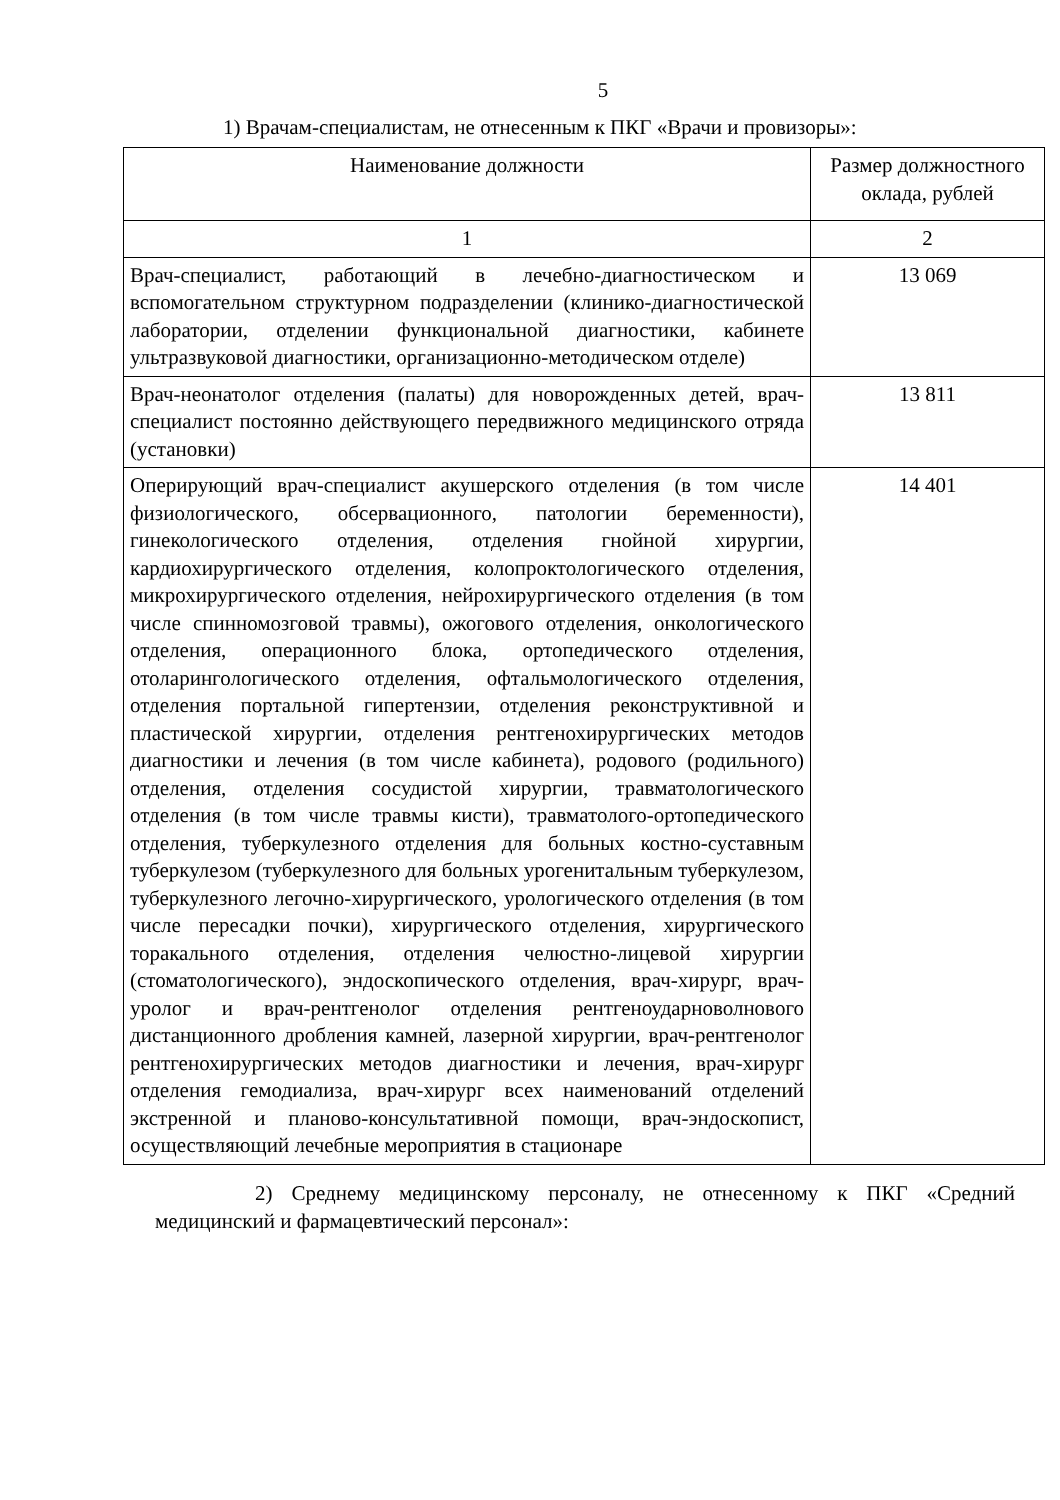5
1) Врачам-специалистам, не отнесенным к ПКГ «Врачи и провизоры»:
| Наименование должности | Размер должностного оклада, рублей |
| --- | --- |
| 1 | 2 |
| Врач-специалист, работающий в лечебно-диагностическом и вспомогательном структурном подразделении (клинико-диагностической лаборатории, отделении функциональной диагностики, кабинете ультразвуковой диагностики, организационно-методическом отделе) | 13 069 |
| Врач-неонатолог отделения (палаты) для новорожденных детей, врач-специалист постоянно действующего передвижного медицинского отряда (установки) | 13 811 |
| Оперирующий врач-специалист акушерского отделения (в том числе физиологического, обсервационного, патологии беременности), гинекологического отделения, отделения гнойной хирургии, кардиохирургического отделения, колопроктологического отделения, микрохирургического отделения, нейрохирургического отделения (в том числе спинномозговой травмы), ожогового отделения, онкологического отделения, операционного блока, ортопедического отделения, отоларингологического отделения, офтальмологического отделения, отделения портальной гипертензии, отделения реконструктивной и пластической хирургии, отделения рентгенохирургических методов диагностики и лечения (в том числе кабинета), родового (родильного) отделения, отделения сосудистой хирургии, травматологического отделения (в том числе травмы кисти), травматолого-ортопедического отделения, туберкулезного отделения для больных костно-суставным туберкулезом (туберкулезного для больных урогенитальным туберкулезом, туберкулезного легочно-хирургического, урологического отделения (в том числе пересадки почки), хирургического отделения, хирургического торакального отделения, отделения челюстно-лицевой хирургии (стоматологического), эндоскопического отделения, врач-хирург, врач-уролог и врач-рентгенолог отделения рентгеноударноволнового дистанционного дробления камней, лазерной хирургии, врач-рентгенолог рентгенохирургических методов диагностики и лечения, врач-хирург отделения гемодиализа, врач-хирург всех наименований отделений экстренной и планово-консультативной помощи, врач-эндоскопист, осуществляющий лечебные мероприятия в стационаре | 14 401 |
2) Среднему медицинскому персоналу, не отнесенному к ПКГ «Средний медицинский и фармацевтический персонал»: